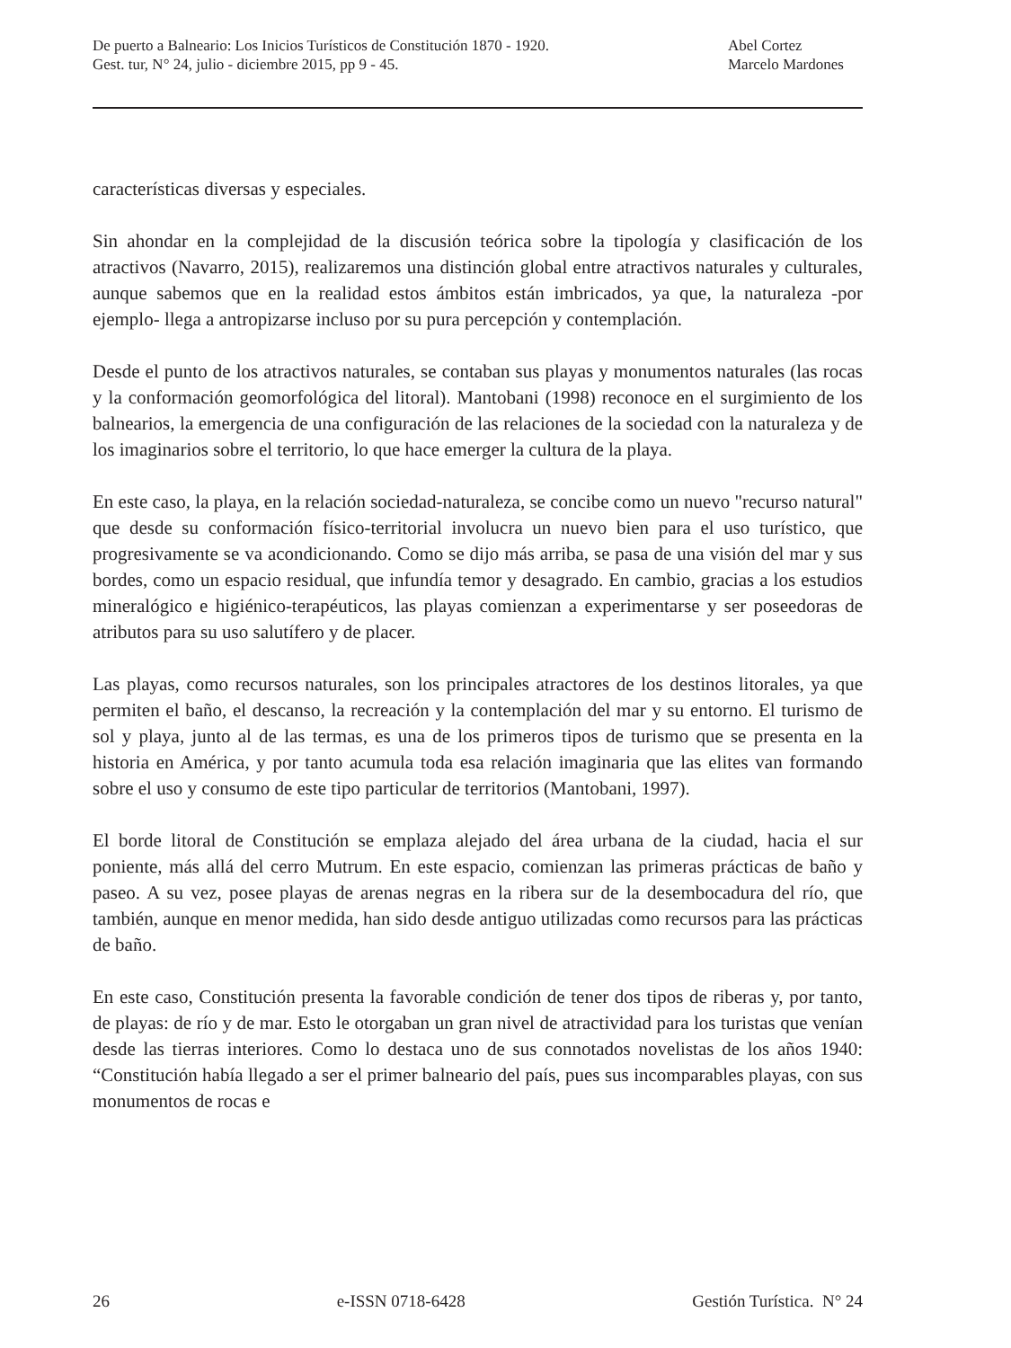De puerto a Balneario: Los Inicios Turísticos de Constitución 1870 - 1920.
Gest. tur, N° 24, julio - diciembre 2015, pp 9 - 45.
Abel Cortez
Marcelo Mardones
características diversas y especiales.
Sin ahondar en la complejidad de la discusión teórica sobre la tipología y clasificación de los atractivos (Navarro, 2015), realizaremos una distinción global entre atractivos naturales y culturales, aunque sabemos que en la realidad estos ámbitos están imbricados, ya que, la naturaleza -por ejemplo- llega a antropizarse incluso por su pura percepción y contemplación.
Desde el punto de los atractivos naturales, se contaban sus playas y monumentos naturales (las rocas y la conformación geomorfológica del litoral). Mantobani (1998) reconoce en el surgimiento de los balnearios, la emergencia de una configuración de las relaciones de la sociedad con la naturaleza y de los imaginarios sobre el territorio, lo que hace emerger la cultura de la playa.
En este caso, la playa, en la relación sociedad-naturaleza, se concibe como un nuevo "recurso natural" que desde su conformación físico-territorial involucra un nuevo bien para el uso turístico, que progresivamente se va acondicionando. Como se dijo más arriba, se pasa de una visión del mar y sus bordes, como un espacio residual, que infundía temor y desagrado. En cambio, gracias a los estudios mineralógico e higiénico-terapéuticos, las playas comienzan a experimentarse y ser poseedoras de atributos para su uso salutífero y de placer.
Las playas, como recursos naturales, son los principales atractores de los destinos litorales, ya que permiten el baño, el descanso, la recreación y la contemplación del mar y su entorno. El turismo de sol y playa, junto al de las termas, es una de los primeros tipos de turismo que se presenta en la historia en América, y por tanto acumula toda esa relación imaginaria que las elites van formando sobre el uso y consumo de este tipo particular de territorios (Mantobani, 1997).
El borde litoral de Constitución se emplaza alejado del área urbana de la ciudad, hacia el sur poniente, más allá del cerro Mutrum. En este espacio, comienzan las primeras prácticas de baño y paseo. A su vez, posee playas de arenas negras en la ribera sur de la desembocadura del río, que también, aunque en menor medida, han sido desde antiguo utilizadas como recursos para las prácticas de baño.
En este caso, Constitución presenta la favorable condición de tener dos tipos de riberas y, por tanto, de playas: de río y de mar. Esto le otorgaban un gran nivel de atractividad para los turistas que venían desde las tierras interiores. Como lo destaca uno de sus connotados novelistas de los años 1940: “Constitución había llegado a ser el primer balneario del país, pues sus incomparables playas, con sus monumentos de rocas e
26 e-ISSN 0718-6428 Gestión Turística. N° 24